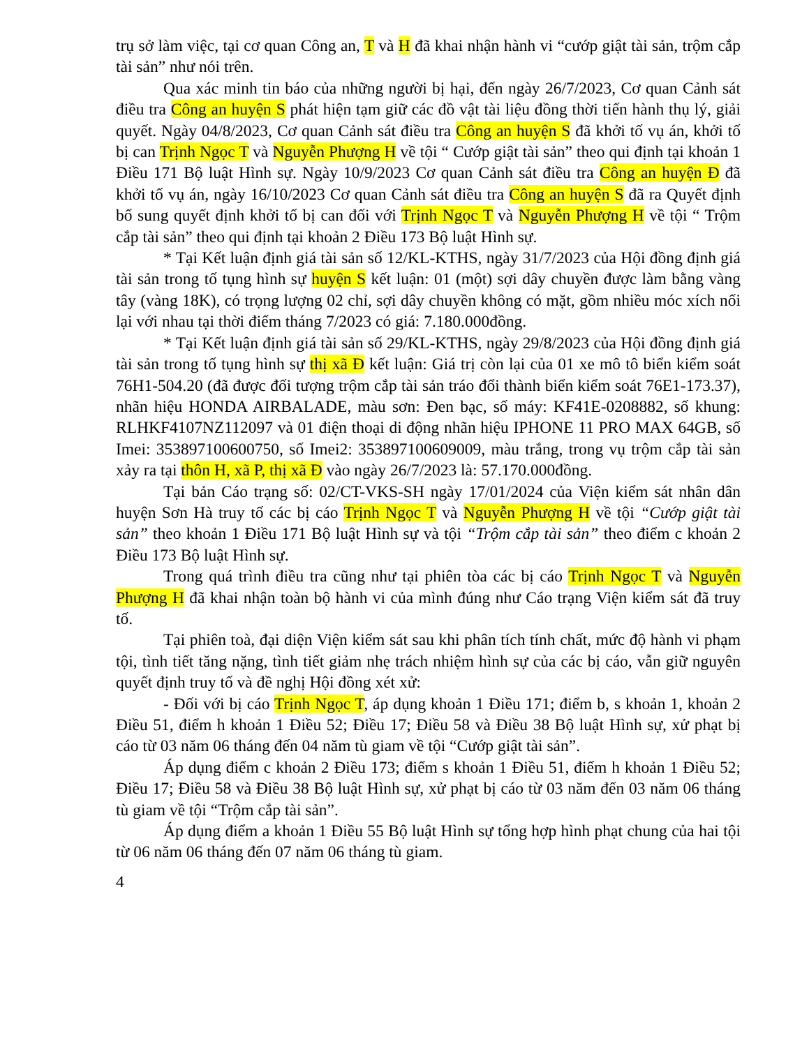trụ sở làm việc, tại cơ quan Công an, T và H đã khai nhận hành vi “cướp giật tài sản, trộm cắp tài sản” như nói trên.
Qua xác minh tin báo của những người bị hại, đến ngày 26/7/2023, Cơ quan Cảnh sát điều tra Công an huyện S phát hiện tạm giữ các đồ vật tài liệu đồng thời tiến hành thụ lý, giải quyết. Ngày 04/8/2023, Cơ quan Cảnh sát điều tra Công an huyện S đã khởi tố vụ án, khởi tố bị can Trịnh Ngọc T và Nguyễn Phượng H về tội “ Cướp giật tài sản” theo qui định tại khoản 1 Điều 171 Bộ luật Hình sự. Ngày 10/9/2023 Cơ quan Cảnh sát điều tra Công an huyện Đ đã khởi tố vụ án, ngày 16/10/2023 Cơ quan Cảnh sát điều tra Công an huyện S đã ra Quyết định bổ sung quyết định khởi tố bị can đối với Trịnh Ngọc T và Nguyễn Phượng H về tội “ Trộm cắp tài sản” theo qui định tại khoản 2 Điều 173 Bộ luật Hình sự.
* Tại Kết luận định giá tài sản số 12/KL-KTHS, ngày 31/7/2023 của Hội đồng định giá tài sản trong tố tụng hình sự huyện S kết luận: 01 (một) sợi dây chuyền được làm bằng vàng tây (vàng 18K), có trọng lượng 02 chỉ, sợi dây chuyền không có mặt, gồm nhiều móc xích nối lại với nhau tại thời điểm tháng 7/2023 có giá: 7.180.000đồng.
* Tại Kết luận định giá tài sản số 29/KL-KTHS, ngày 29/8/2023 của Hội đồng định giá tài sản trong tố tụng hình sự thị xã Đ kết luận: Giá trị còn lại của 01 xe mô tô biển kiểm soát 76H1-504.20 (đã được đối tượng trộm cắp tài sản tráo đổi thành biển kiểm soát 76E1-173.37), nhãn hiệu HONDA AIRBALADE, màu sơn: Đen bạc, số máy: KF41E-0208882, số khung: RLHKF4107NZ112097 và 01 điện thoại di động nhãn hiệu IPHONE 11 PRO MAX 64GB, số Imei: 353897100600750, số Imei2: 353897100609009, màu trắng, trong vụ trộm cắp tài sản xảy ra tại thôn H, xã P, thị xã Đ vào ngày 26/7/2023 là: 57.170.000đồng.
Tại bản Cáo trạng số: 02/CT-VKS-SH ngày 17/01/2024 của Viện kiểm sát nhân dân huyện Sơn Hà truy tố các bị cáo Trịnh Ngọc T và Nguyễn Phượng H về tội “Cướp giật tài sản” theo khoản 1 Điều 171 Bộ luật Hình sự và tội “Trộm cắp tài sản” theo điểm c khoản 2 Điều 173 Bộ luật Hình sự.
Trong quá trình điều tra cũng như tại phiên tòa các bị cáo Trịnh Ngọc T và Nguyễn Phượng H đã khai nhận toàn bộ hành vi của mình đúng như Cáo trạng Viện kiểm sát đã truy tố.
Tại phiên toà, đại diện Viện kiểm sát sau khi phân tích tính chất, mức độ hành vi phạm tội, tình tiết tăng nặng, tình tiết giảm nhẹ trách nhiệm hình sự của các bị cáo, vẫn giữ nguyên quyết định truy tố và đề nghị Hội đồng xét xử:
- Đối với bị cáo Trịnh Ngọc T, áp dụng khoản 1 Điều 171; điểm b, s khoản 1, khoản 2 Điều 51, điểm h khoản 1 Điều 52; Điều 17; Điều 58 và Điều 38 Bộ luật Hình sự, xử phạt bị cáo từ 03 năm 06 tháng đến 04 năm tù giam về tội “Cướp giật tài sản”.
Áp dụng điểm c khoản 2 Điều 173; điểm s khoản 1 Điều 51, điểm h khoản 1 Điều 52; Điều 17; Điều 58 và Điều 38 Bộ luật Hình sự, xử phạt bị cáo từ 03 năm đến 03 năm 06 tháng tù giam về tội “Trộm cắp tài sản”.
Áp dụng điểm a khoản 1 Điều 55 Bộ luật Hình sự tổng hợp hình phạt chung của hai tội từ 06 năm 06 tháng đến 07 năm 06 tháng tù giam.
4